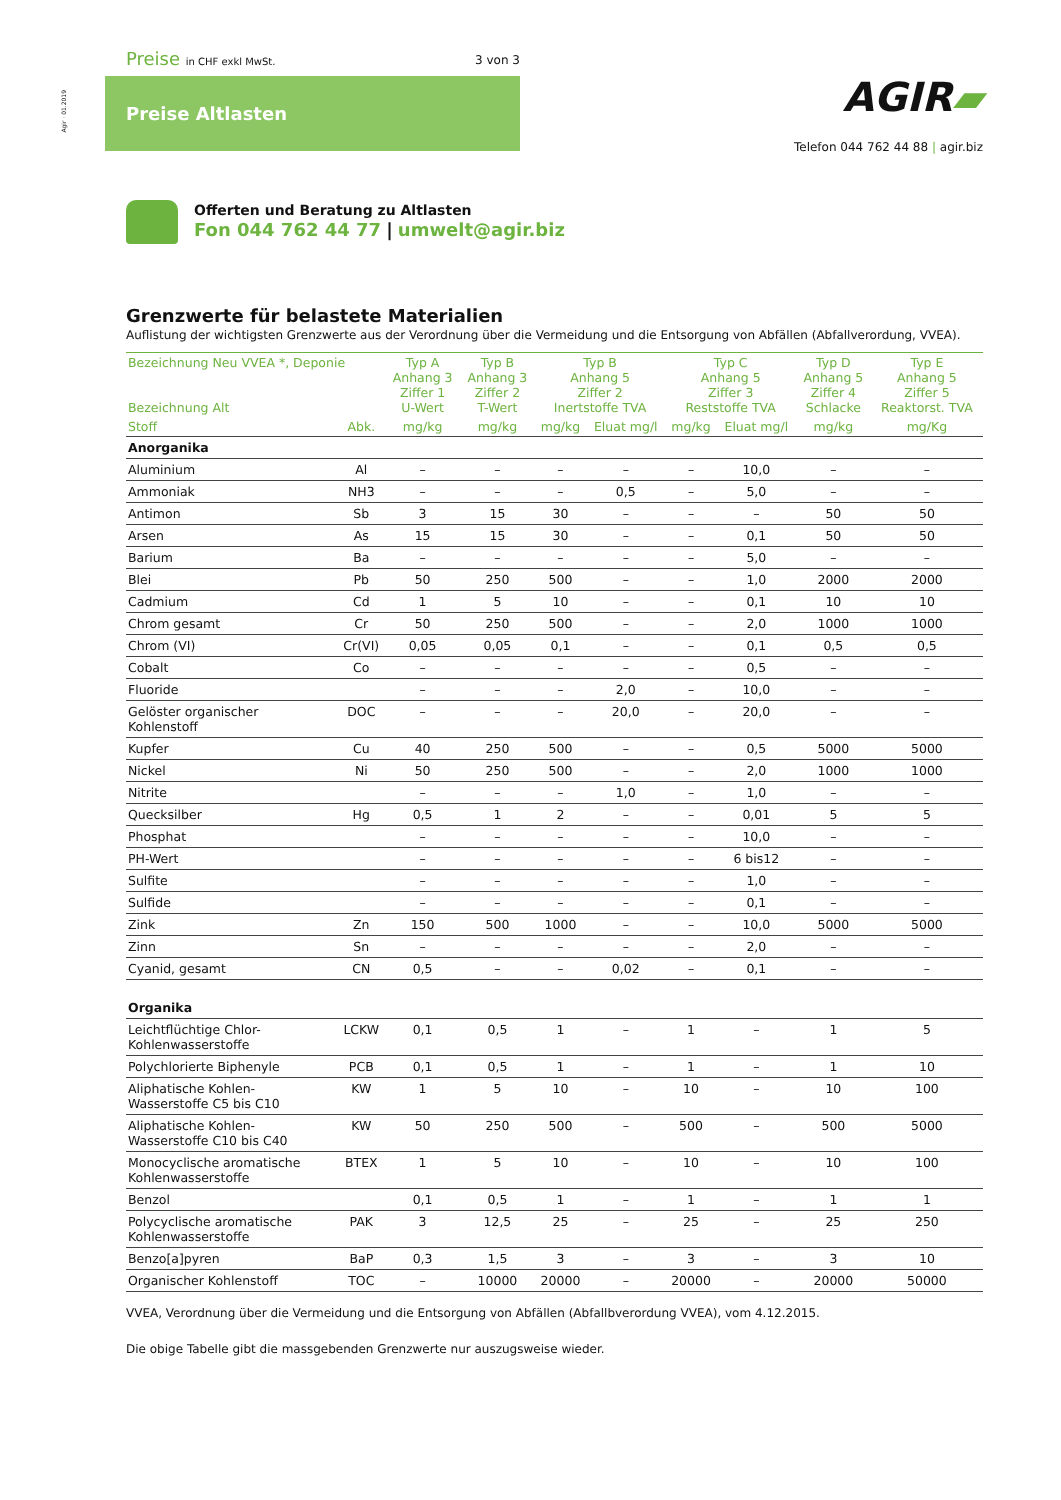Agir · 01.2019
Preise in CHF exkl MwSt. 3 von 3
Preise Altlasten AGIR▰
Telefon 044 762 44 88 | agir.biz
Offerten und Beratung zu Altlasten
Fon 044 762 44 77 | umwelt@agir.biz
Grenzwerte für belastete Materialien
Auflistung der wichtigsten Grenzwerte aus der Verordnung über die Vermeidung und die Entsorgung von Abfällen (Abfallverordung, VVEA).
| Bezeichnung Neu VVEA *, Deponie Bezeichnung Alt | | Typ A Anhang 3 Ziffer 1 U-Wert | Typ B Anhang 3 Ziffer 2 T-Wert | Typ B Anhang 5 Ziffer 2 Inertstoffe TVA | | Typ C Anhang 5 Ziffer 3 Reststoffe TVA | | Typ D Anhang 5 Ziffer 4 Schlacke | Typ E Anhang 5 Ziffer 5 Reaktorst. TVA |
| --- | --- | --- | --- | --- | --- | --- | --- | --- | --- |
| Stoff | Abk. | mg/kg | mg/kg | mg/kg | Eluat mg/l | mg/kg | Eluat mg/l | mg/kg | mg/Kg |
| Anorganika | | | | | | | | | |
| Aluminium | Al | – | – | – | – | – | 10,0 | – | – |
| Ammoniak | NH3 | – | – | – | 0,5 | – | 5,0 | – | – |
| Antimon | Sb | 3 | 15 | 30 | – | – | – | 50 | 50 |
| Arsen | As | 15 | 15 | 30 | – | – | 0,1 | 50 | 50 |
| Barium | Ba | – | – | – | – | – | 5,0 | – | – |
| Blei | Pb | 50 | 250 | 500 | – | – | 1,0 | 2000 | 2000 |
| Cadmium | Cd | 1 | 5 | 10 | – | – | 0,1 | 10 | 10 |
| Chrom gesamt | Cr | 50 | 250 | 500 | – | – | 2,0 | 1000 | 1000 |
| Chrom (VI) | Cr(VI) | 0,05 | 0,05 | 0,1 | – | – | 0,1 | 0,5 | 0,5 |
| Cobalt | Co | – | – | – | – | – | 0,5 | – | – |
| Fluoride | | – | – | – | 2,0 | – | 10,0 | – | – |
| Gelöster organischer Kohlenstoff | DOC | – | – | – | 20,0 | – | 20,0 | – | – |
| Kupfer | Cu | 40 | 250 | 500 | – | – | 0,5 | 5000 | 5000 |
| Nickel | Ni | 50 | 250 | 500 | – | – | 2,0 | 1000 | 1000 |
| Nitrite | | – | – | – | 1,0 | – | 1,0 | – | – |
| Quecksilber | Hg | 0,5 | 1 | 2 | – | – | 0,01 | 5 | 5 |
| Phosphat | | – | – | – | – | – | 10,0 | – | – |
| PH-Wert | | – | – | – | – | – | 6 bis12 | – | – |
| Sulfite | | – | – | – | – | – | 1,0 | – | – |
| Sulfide | | – | – | – | – | – | 0,1 | – | – |
| Zink | Zn | 150 | 500 | 1000 | – | – | 10,0 | 5000 | 5000 |
| Zinn | Sn | – | – | – | – | – | 2,0 | – | – |
| Cyanid, gesamt | CN | 0,5 | – | – | 0,02 | – | 0,1 | – | – |
| Organika | | | | | | | | | |
| Leichtflüchtige Chlor- Kohlenwasserstoffe | LCKW | 0,1 | 0,5 | 1 | – | 1 | – | 1 | 5 |
| Polychlorierte Biphenyle | PCB | 0,1 | 0,5 | 1 | – | 1 | – | 1 | 10 |
| Aliphatische Kohlen- Wasserstoffe C5 bis C10 | KW | 1 | 5 | 10 | – | 10 | – | 10 | 100 |
| Aliphatische Kohlen- Wasserstoffe C10 bis C40 | KW | 50 | 250 | 500 | – | 500 | – | 500 | 5000 |
| Monocyclische aromatische Kohlenwasserstoffe | BTEX | 1 | 5 | 10 | – | 10 | – | 10 | 100 |
| Benzol | | 0,1 | 0,5 | 1 | – | 1 | – | 1 | 1 |
| Polycyclische aromatische Kohlenwasserstoffe | PAK | 3 | 12,5 | 25 | – | 25 | – | 25 | 250 |
| Benzo[a]pyren | BaP | 0,3 | 1,5 | 3 | – | 3 | – | 3 | 10 |
| Organischer Kohlenstoff | TOC | – | 10000 | 20000 | – | 20000 | – | 20000 | 50000 |
VVEA, Verordnung über die Vermeidung und die Entsorgung von Abfällen (Abfallbverordung VVEA), vom 4.12.2015.
Die obige Tabelle gibt die massgebenden Grenzwerte nur auszugsweise wieder.